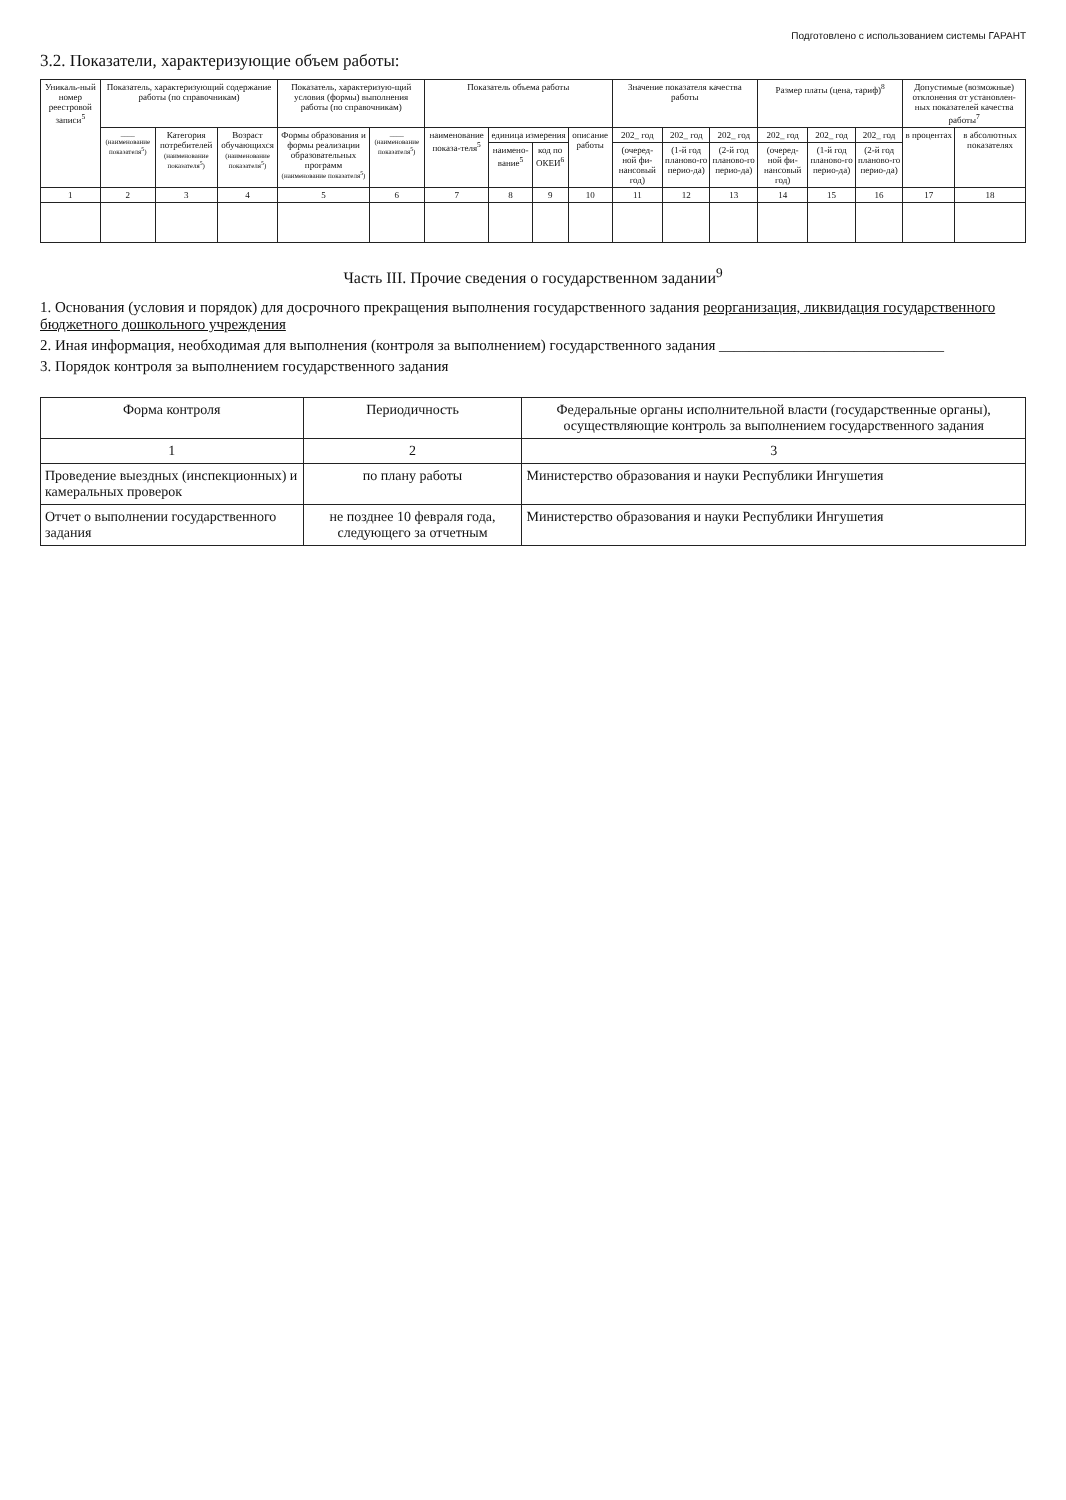Подготовлено с использованием системы ГАРАНТ
3.2. Показатели, характеризующие объем работы:
| Уникаль-ный номер реестровой записи<sup>5</sup> | Показатель, характеризующий содержание работы (по справочникам) | | | Показатель, характеризую-щий условия (формы) выполнения работы (по справочникам) | | Показатель объема работы | | | | Значение показателя качества работы | | | Размер платы (цена, тариф)<sup>8</sup> | | | Допустимые (возможные) отклонения от установлен-ных показателей качества работы<sup>7</sup> | |
| --- | --- | --- | --- | --- | --- | --- | --- | --- | --- | --- | --- | --- | --- | --- | --- | --- | --- |
| | ____ (наименование показателя<sup>5</sup>) | Категория потребителей (наименование показателя<sup>5</sup>) | Возраст обучающихся (наименование показателя<sup>5</sup>) | Формы образования и формы реализации образовательных программ (наименование показателя<sup>5</sup>) | ____ (наименование показателя<sup>5</sup>) | наименование показа-теля<sup>5</sup> | единица измерения | | описание работы | 202_ год | 202_ год | 202_ год | 202_ год | 202_ год | 202_ год | в процентах | в абсолютных показателях |
| | | | | | | | наимено-вание<sup>5</sup> | код по ОКЕИ<sup>6</sup> | | (очеред-ной фи-нансовый год) | (1-й год планово-го перио-да) | (2-й год планово-го перио-да) | (очеред-ной фи-нансовый год) | (1-й год планово-го перио-да) | (2-й год планово-го перио-да) | | |
| 1 | 2 | 3 | 4 | 5 | 6 | 7 | 8 | 9 | 10 | 11 | 12 | 13 | 14 | 15 | 16 | 17 | 18 |
Часть III. Прочие сведения о государственном задании<sup>9</sup>
1. Основания (условия и порядок) для досрочного прекращения выполнения государственного задания реорганизация, ликвидация государственного бюджетного дошкольного учреждения
2. Иная информация, необходимая для выполнения (контроля за выполнением) государственного задания ______________________________
3. Порядок контроля за выполнением государственного задания
| Форма контроля | Периодичность | Федеральные органы исполнительной власти (государственные органы), осуществляющие контроль за выполнением государственного задания |
| --- | --- | --- |
| 1 | 2 | 3 |
| Проведение выездных (инспекционных) и камеральных проверок | по плану работы | Министерство образования и науки Республики Ингушетия |
| Отчет о выполнении государственного задания | не позднее 10 февраля года, следующего за отчетным | Министерство образования и науки Республики Ингушетия |